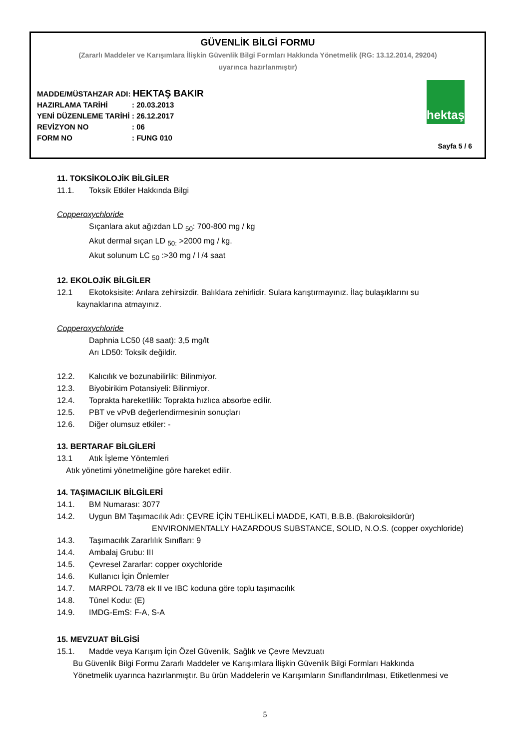GÜVENLİK BİLGİ FORMU
(Zararlı Maddeler ve Karışımlara İlişkin Güvenlik Bilgi Formları Hakkında Yönetmelik (RG: 13.12.2014, 29204)
uyarınca hazırlanmıştır)
MADDE/MÜSTAHZAR ADI: HEKTAŞ BAKIR
HAZIRLAMA TARİHİ: 20.03.2013
YENİ DÜZENLEME TARİHİ: 26.12.2017
REVİZYON NO: 06
FORM NO: FUNG 010
hektaş
Sayfa 5 / 6
11. TOKSİKOLOJİK BİLGİLER
11.1. Toksik Etkiler Hakkında Bilgi
Copperoxychloride
Sıçanlara akut ağızdan LD <sub>50</sub>: 700-800 mg / kg
Akut dermal sıçan LD <sub>50:</sub> >2000 mg / kg.
Akut solunum LC <sub>50</sub> :>30 mg / l /4 saat
12. EKOLOJİK BİLGİLER
12.1 Ekotoksisite: Arılara zehirsizdir. Balıklara zehirlidir. Sulara karıştırmayınız. İlaç bulaşıklarını su
kaynaklarına atmayınız.
Copperoxychloride
Daphnia LC50 (48 saat): 3,5 mg/lt
Arı LD50: Toksik değildir.
12.2. Kalıcılık ve bozunabilirlik: Bilinmiyor.
12.3. Biyobirikim Potansiyeli: Bilinmiyor.
12.4. Toprakta hareketlilik: Toprakta hızlıca absorbe edilir.
12.5. PBT ve vPvB değerlendirmesinin sonuçları
12.6. Diğer olumsuz etkiler: -
13. BERTARAF BİLGİLERİ
13.1 Atık İşleme Yöntemleri
Atık yönetimi yönetmeliğine göre hareket edilir.
14. TAŞIMACILIK BİLGİLERİ
14.1. BM Numarası: 3077
14.2. Uygun BM Taşımacılık Adı: ÇEVRE İÇİN TEHLİKELİ MADDE, KATI, B.B.B. (Bakıroksiklorür)
ENVIRONMENTALLY HAZARDOUS SUBSTANCE, SOLID, N.O.S. (copper oxychloride)
14.3. Taşımacılık Zararlılık Sınıfları: 9
14.4. Ambalaj Grubu: III
14.5. Çevresel Zararlar: copper oxychloride
14.6. Kullanıcı İçin Önlemler
14.7. MARPOL 73/78 ek II ve IBC koduna göre toplu taşımacılık
14.8. Tünel Kodu: (E)
14.9. IMDG-EmS: F-A, S-A
15. MEVZUAT BİLGİSİ
15.1. Madde veya Karışım İçin Özel Güvenlik, Sağlık ve Çevre Mevzuatı
Bu Güvenlik Bilgi Formu Zararlı Maddeler ve Karışımlara İlişkin Güvenlik Bilgi Formları Hakkında
Yönetmelik uyarınca hazırlanmıştır. Bu ürün Maddelerin ve Karışımların Sınıflandırılması, Etiketlenmesi ve
5